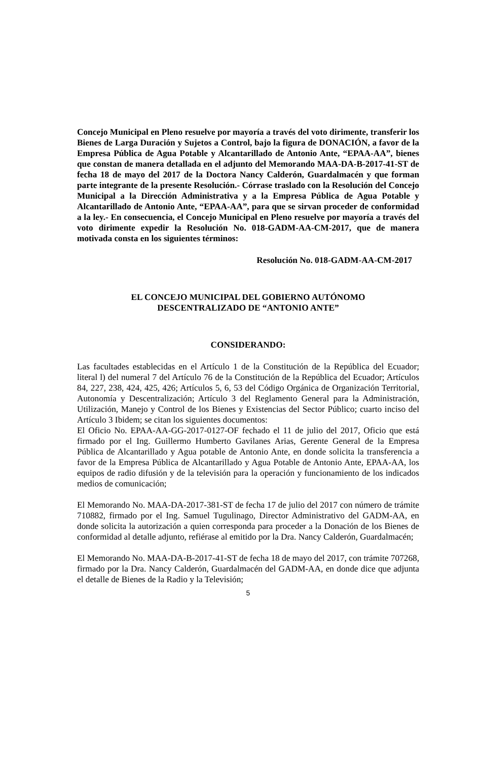Concejo Municipal en Pleno resuelve por mayoría a través del voto dirimente, transferir los Bienes de Larga Duración y Sujetos a Control, bajo la figura de DONACIÓN, a favor de la Empresa Pública de Agua Potable y Alcantarillado de Antonio Ante, “EPAA-AA”, bienes que constan de manera detallada en el adjunto del Memorando MAA-DA-B-2017-41-ST de fecha 18 de mayo del 2017 de la Doctora Nancy Calderón, Guardalmacén y que forman parte integrante de la presente Resolución.- Córrase traslado con la Resolución del Concejo Municipal a la Dirección Administrativa y a la Empresa Pública de Agua Potable y Alcantarillado de Antonio Ante, “EPAA-AA”, para que se sirvan proceder de conformidad a la ley.- En consecuencia, el Concejo Municipal en Pleno resuelve por mayoría a través del voto dirimente expedir la Resolución No. 018-GADM-AA-CM-2017, que de manera motivada consta en los siguientes términos:
Resolución No. 018-GADM-AA-CM-2017
EL CONCEJO MUNICIPAL DEL GOBIERNO AUTÓNOMO
DESCENTRALIZADO DE “ANTONIO ANTE”
CONSIDERANDO:
Las facultades establecidas en el Artículo 1 de la Constitución de la República del Ecuador; literal l) del numeral 7 del Artículo 76 de la Constitución de la República del Ecuador; Artículos 84, 227, 238, 424, 425, 426; Artículos 5, 6, 53 del Código Orgánica de Organización Territorial, Autonomía y Descentralización; Artículo 3 del Reglamento General para la Administración, Utilización, Manejo y Control de los Bienes y Existencias del Sector Público; cuarto inciso del Artículo 3 Ibidem; se citan los siguientes documentos:
El Oficio No. EPAA-AA-GG-2017-0127-OF fechado el 11 de julio del 2017, Oficio que está firmado por el Ing. Guillermo Humberto Gavilanes Arias, Gerente General de la Empresa Pública de Alcantarillado y Agua potable de Antonio Ante, en donde solicita la transferencia a favor de la Empresa Pública de Alcantarillado y Agua Potable de Antonio Ante, EPAA-AA, los equipos de radio difusión y de la televisión para la operación y funcionamiento de los indicados medios de comunicación;
El Memorando No. MAA-DA-2017-381-ST de fecha 17 de julio del 2017 con número de trámite 710882, firmado por el Ing. Samuel Tugulinago, Director Administrativo del GADM-AA, en donde solicita la autorización a quien corresponda para proceder a la Donación de los Bienes de conformidad al detalle adjunto, refiérase al emitido por la Dra. Nancy Calderón, Guardalmacén;
El Memorando No. MAA-DA-B-2017-41-ST de fecha 18 de mayo del 2017, con trámite 707268, firmado por la Dra. Nancy Calderón, Guardalmacén del GADM-AA, en donde dice que adjunta el detalle de Bienes de la Radio y la Televisión;
5